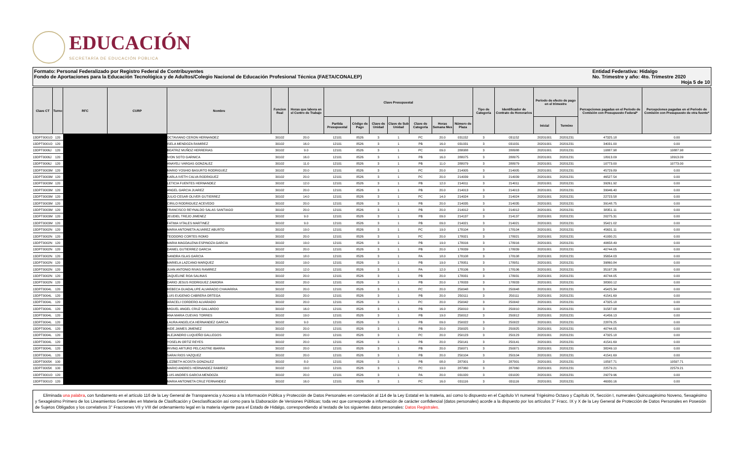EDUCACIÓN
SECRETARÍA DE EDUCACIÓN PÚBLICA
Formato: Personal Federalizado por Registro Federal de Contribuyentes
Fondo de Aportaciones para la Educación Tecnológica y de Adultos/Colegio Nacional de Educación Profesional Técnica (FAETA/CONALEP)
Entidad Federativa: Hidalgo
No. Trimestre y año: 4to. Trimestre 2020
Hoja 5 de 10
| Clave CT | Turno | RFC | CURP | Nombre | Funcion Real | Horas que labora en el Centro de Trabajo | Clave Presupuestal | | | | | | | Tipo de Categoría | Identificador de Contrato de Honorarios | Periodo de efecto de pago en el trimestre | | Percepciones pagadas en el Periodo de Comisión con Presupuesto Federal* | Percepciones pagadas en el Periodo de Comisión con Presupuesto de otra fuente* |
| --- | --- | --- | --- | --- | --- | --- | --- | --- | --- | --- | --- | --- | --- | --- | --- | --- | --- | --- | --- |
| | | | | | | | Partida Presupuestal | Código de Pago | Clave de Unidad | Clave de Sub Unidad | Clave de Categoría | Horas Semana Mes | Número de Plaza | | | Inicial | Termino | | |
| 13DPT0001O | 120 | | | OCTAVIANO CERON HERNANDEZ | 30102 | 20.0 | 12101 | 8526 | 3 | 1 | PC | 20.0 | 031152 | 3 | 031152 | 20201001 | 20201231 | 47325.18 | 0.00 |
| 13DPT0001O | 120 | | | ISELA MENDOZA RAMIREZ | 30102 | 16.0 | 12101 | 8526 | 3 | 1 | PB | 16.0 | 031031 | 3 | 031031 | 20201001 | 20201231 | 34031.00 | 0.00 |
| 13DPT0006J | 120 | | | BEATRIZ MUÑOZ HERRERIAS | 30102 | 9.0 | 12101 | 8526 | 3 | 1 | PC | 09.0 | 288088 | 3 | 288088 | 20201001 | 20201231 | 10887.98 | 10887.98 |
| 13DPT0006J | 120 | | | IVON SOTO GARNICA | 30102 | 16.0 | 12101 | 8526 | 3 | 1 | PB | 16.0 | 288075 | 3 | 288075 | 20201001 | 20201231 | 18913.09 | 18913.09 |
| 13DPT0006J | 120 | | | ANAYELI VARGAS GONZALEZ | 30102 | 11.0 | 12101 | 8526 | 3 | 1 | PB | 11.0 | 288079 | 3 | 288079 | 20201001 | 20201231 | 10773.00 | 10773.00 |
| 13DPT0003M | 120 | | | MARIO YOSHIO BASURTO RODRIGUEZ | 30102 | 20.0 | 12101 | 8526 | 3 | 1 | PC | 20.0 | 214005 | 3 | 214005 | 20201001 | 20201231 | 45729.89 | 0.00 |
| 13DPT0003M | 120 | | | KARLA IVETH CALVA RODRIGUEZ | 30102 | 20.0 | 12101 | 8526 | 3 | 1 | PC | 20.0 | 214039 | 3 | 214039 | 20201001 | 20201231 | 46527.54 | 0.00 |
| 13DPT0003M | 120 | | | LETICIA FUENTES HERNANDEZ | 30102 | 12.0 | 12101 | 8526 | 3 | 1 | PB | 12.0 | 214011 | 3 | 214011 | 20201001 | 20201231 | 39261.92 | 0.00 |
| 13DPT0003M | 120 | | | ANGEL GARCIA JUAREZ | 30102 | 20.0 | 12101 | 8526 | 3 | 1 | PB | 20.0 | 214013 | 3 | 214013 | 20201001 | 20201231 | 39946.40 | 0.00 |
| 13DPT0003M | 120 | | | JULIO CESAR OLIVER GUTIERREZ | 30102 | 14.0 | 12101 | 8526 | 3 | 1 | PC | 14.0 | 214024 | 3 | 214024 | 20201001 | 20201231 | 22723.58 | 0.00 |
| 13DPT0003M | 120 | | | CIRILO RODRIGUEZ ACEVEDO | 30102 | 20.0 | 12101 | 8526 | 3 | 1 | PB | 20.0 | 214035 | 3 | 214035 | 20201001 | 20201231 | 39148.75 | 0.00 |
| 13DPT0003M | 120 | | | FRANCISCO REYNALDO SALAS SANTIAGO | 30102 | 20.0 | 12101 | 8526 | 3 | 1 | PB | 20.0 | 214012 | 3 | 214012 | 20201001 | 20201231 | 38351.11 | 0.00 |
| 13DPT0003M | 120 | | | JEUDIEL TREJO JIMENEZ | 30102 | 9.0 | 12101 | 8526 | 3 | 1 | PB | 09.0 | 214137 | 3 | 214137 | 20201001 | 20201231 | 20275.31 | 0.00 |
| 13DPT0003M | 120 | | | FATIMA VITALES MARTINEZ | 30102 | 9.0 | 12101 | 8526 | 3 | 1 | PB | 09.0 | 214021 | 3 | 214021 | 20201001 | 20201231 | 35421.02 | 0.00 |
| 13DPT0002N | 120 | | | MARIA ANTONIETA ALVAREZ ABURTO | 30102 | 19.0 | 12101 | 8526 | 3 | 1 | PC | 19.0 | 178104 | 3 | 178104 | 20201001 | 20201231 | 45631.11 | 0.00 |
| 13DPT0002N | 120 | | | TEODORO CORTES ROMO | 30102 | 20.0 | 12101 | 8526 | 3 | 1 | PC | 20.0 | 178021 | 3 | 178021 | 20201001 | 20201231 | 41930.21 | 0.00 |
| 13DPT0002N | 120 | | | MARIA MAGDALENA ESPINOZA GARCIA | 30102 | 19.0 | 12101 | 8526 | 3 | 1 | PB | 19.0 | 178016 | 3 | 178016 | 20201001 | 20201231 | 40658.49 | 0.00 |
| 13DPT0002N | 120 | | | DANIEL GUTIERREZ GARCIA | 30102 | 20.0 | 12101 | 8526 | 3 | 1 | PB | 20.0 | 178039 | 3 | 178039 | 20201001 | 20201231 | 40744.05 | 0.00 |
| 13DPT0002N | 120 | | | SANDRA ISLAS GARCIA | 30102 | 18.0 | 12101 | 8526 | 3 | 1 | PA | 18.0 | 178108 | 3 | 178108 | 20201001 | 20201231 | 35654.03 | 0.00 |
| 13DPT0002N | 120 | | | MARIELA LAZCANO MARQUEZ | 30102 | 19.0 | 12101 | 8526 | 3 | 1 | PB | 19.0 | 178051 | 3 | 178051 | 20201001 | 20201231 | 39860.84 | 0.00 |
| 13DPT0002N | 120 | | | JUAN ANTONIO RIVAS RAMIREZ | 30102 | 12.0 | 12101 | 8526 | 3 | 1 | PA | 12.0 | 178106 | 3 | 178106 | 20201001 | 20201231 | 35197.26 | 0.00 |
| 13DPT0002N | 120 | | | JAQUELINE ROA SALINAS | 30102 | 20.0 | 12101 | 8526 | 3 | 1 | PB | 20.0 | 178031 | 3 | 178031 | 20201001 | 20201231 | 40744.05 | 0.00 |
| 13DPT0002N | 120 | | | DARIO JESUS RODRIGUEZ ZAMORA | 30102 | 20.0 | 12101 | 8526 | 3 | 1 | PB | 20.0 | 178033 | 3 | 178033 | 20201001 | 20201231 | 38300.12 | 0.00 |
| 13DPT0004L | 120 | | | REBECA GUADALUPE ALVARADO CHAVARRIA | 30102 | 20.0 | 12101 | 8526 | 3 | 1 | PC | 20.0 | 250048 | 3 | 250048 | 20201001 | 20201231 | 45425.34 | 0.00 |
| 13DPT0004L | 120 | | | LUIS EUGENIO CABRERA ORTEGA | 30102 | 20.0 | 12101 | 8526 | 3 | 1 | PB | 20.0 | 250111 | 3 | 250111 | 20201001 | 20201231 | 41541.69 | 0.00 |
| 13DPT0004L | 120 | | | ARACELI CORDERO ALVARADO | 30102 | 20.0 | 12101 | 8526 | 3 | 1 | PC | 20.0 | 250042 | 3 | 250042 | 20201001 | 20201231 | 47325.18 | 0.00 |
| 13DPT0004L | 120 | | | MIGUEL ANGEL CRUZ GALLARDO | 30102 | 16.0 | 12101 | 8526 | 3 | 1 | PB | 16.0 | 250010 | 3 | 250010 | 20201001 | 20201231 | 31587.08 | 0.00 |
| 13DPT0004L | 120 | | | ANA MARIA CUEVAS TORRES | 30102 | 19.0 | 12101 | 8526 | 3 | 1 | PB | 19.0 | 250012 | 3 | 250012 | 20201001 | 20201231 | 41456.13 | 0.00 |
| 13DPT0004L | 120 | | | LAURA ANGELICA HERNANDEZ GARCIA | 30102 | 9.0 | 12101 | 8526 | 3 | 1 | PB | 09.0 | 250022 | 3 | 250022 | 20201001 | 20201231 | 22876.25 | 0.00 |
| 13DPT0004L | 120 | | | AIDE JAIMES JIMENEZ | 30102 | 20.0 | 12101 | 8526 | 3 | 1 | PB | 20.0 | 250025 | 3 | 250025 | 20201001 | 20201231 | 40744.05 | 0.00 |
| 13DPT0004L | 120 | | | ALEJANDRO LUQUEÑO GALLEGOS | 30102 | 20.0 | 12101 | 8526 | 3 | 1 | PC | 20.0 | 250123 | 3 | 250123 | 20201001 | 20201231 | 47325.18 | 0.00 |
| 13DPT0004L | 120 | | | YOSELIN ORTIZ REYES | 30102 | 20.0 | 12101 | 8526 | 3 | 1 | PB | 20.0 | 250141 | 3 | 250141 | 20201001 | 20201231 | 41541.69 | 0.00 |
| 13DPT0004L | 120 | | | IRVING ARTURO PELCASTRE IBARRA | 30102 | 20.0 | 12101 | 8526 | 3 | 1 | PB | 20.0 | 250071 | 3 | 250071 | 20201001 | 20201231 | 38249.10 | 0.00 |
| 13DPT0004L | 120 | | | SARAI RIOS VAZQUEZ | 30102 | 20.0 | 12101 | 8526 | 3 | 1 | PB | 20.0 | 250104 | 3 | 250104 | 20201001 | 20201231 | 41541.69 | 0.00 |
| 13DPT0005K | 100 | | | LIZZBETH ACOSTA GONZALEZ | 30102 | 8.0 | 12101 | 8526 | 3 | 1 | PB | 08.0 | 287001 | 3 | 287001 | 20201001 | 20201231 | 10597.71 | 10597.71 |
| 13DPT0005K | 100 | | | MARIO ANDRES HERNANDEZ RAMIREZ | 30102 | 19.0 | 12101 | 8526 | 3 | 1 | PC | 19.0 | 287060 | 3 | 287060 | 20201001 | 20201231 | 22579.21 | 22579.21 |
| 13DPT0001O | 120 | | | LUIS ANDRES GARCIA MENDOZA | 30102 | 20.0 | 12101 | 8526 | 3 | 1 | PA | 20.0 | 031020 | 3 | 031020 | 20201001 | 20201231 | 29279.96 | 0.00 |
| 13DPT0001O | 120 | | | MARIA ANTONIETA CRUZ FERNANDEZ | 30102 | 16.0 | 12101 | 8526 | 3 | 1 | PC | 16.0 | 031116 | 3 | 031116 | 20201001 | 20201231 | 46930.16 | 0.00 |
Eliminada una palabra, con fundamento en el artículo 116 de la Ley General de Transparencia y Acceso a la Información Pública y Protección de Datos Personales en correlación al 114 de la Ley Estatal en la materia, así como lo dispuesto en el Capítulo VI numeral Trigésimo Octavo y Capítulo IX, Sección I, numerales Quincuagésimo Noveno, Sexagésimo y Sexagésimo Primero de los Lineamientos Generales en Materia de Clasificación y Desclasificación así como para la Elaboración de Versiones Públicas; toda vez que corresponde a información de carácter confidencial (datos personales) acorde a la dispuesto por los artículos 3° Fracc. IX y X de la Ley General de Protección de Datos Personales en Posesión de Sujetos Obligados y los correlativos 3° Fracciones VII y VIII del ordenamiento legal en la materia vigente para el Estado de Hidalgo, correspondiendo al testado de los siguientes datos personales: Datos Registrales.